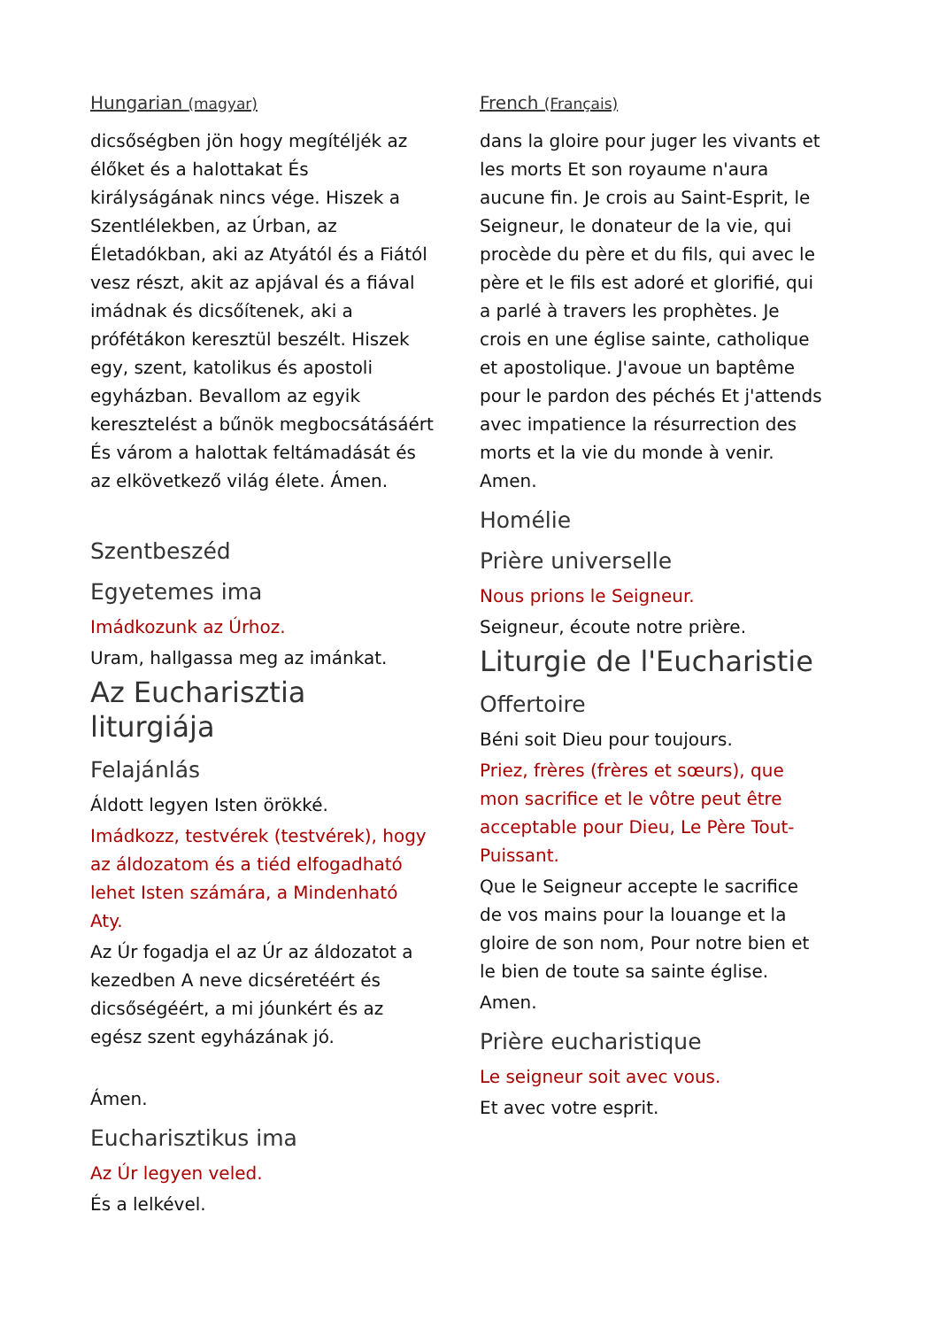Hungarian (magyar)
dicsőségben jön hogy megítéljék az élőket és a halottakat És királyságának nincs vége. Hiszek a Szentlélekben, az Úrban, az Életadókban, aki az Atyától és a Fiától vesz részt, akit az apjával és a fiával imádnak és dicsőítenek, aki a prófétákon keresztül beszélt. Hiszek egy, szent, katolikus és apostoli egyházban. Bevallom az egyik keresztelést a bűnök megbocsátásáért És várom a halottak feltámadását és az elkövetkező világ élete. Ámen.
Szentbeszéd
Egyetemes ima
Imádkozunk az Úrhoz.
Uram, hallgassa meg az imánkat.
Az Eucharisztia liturgiája
Felajánlás
Áldott legyen Isten örökké.
Imádkozz, testvérek (testvérek), hogy az áldozatom és a tiéd elfogadható lehet Isten számára, a Mindenható Aty.
Az Úr fogadja el az Úr az áldozatot a kezedben A neve dicséretéért és dicsőségéért, a mi jóunkért és az egész szent egyházának jó.
Ámen.
Eucharisztikus ima
Az Úr legyen veled.
És a lelkével.
French (Français)
dans la gloire pour juger les vivants et les morts Et son royaume n'aura aucune fin. Je crois au Saint-Esprit, le Seigneur, le donateur de la vie, qui procède du père et du fils, qui avec le père et le fils est adoré et glorifié, qui a parlé à travers les prophètes. Je crois en une église sainte, catholique et apostolique. J'avoue un baptême pour le pardon des péchés Et j'attends avec impatience la résurrection des morts et la vie du monde à venir. Amen.
Homélie
Prière universelle
Nous prions le Seigneur.
Seigneur, écoute notre prière.
Liturgie de l'Eucharistie
Offertoire
Béni soit Dieu pour toujours.
Priez, frères (frères et sœurs), que mon sacrifice et le vôtre peut être acceptable pour Dieu, Le Père Tout-Puissant.
Que le Seigneur accepte le sacrifice de vos mains pour la louange et la gloire de son nom, Pour notre bien et le bien de toute sa sainte église.
Amen.
Prière eucharistique
Le seigneur soit avec vous.
Et avec votre esprit.